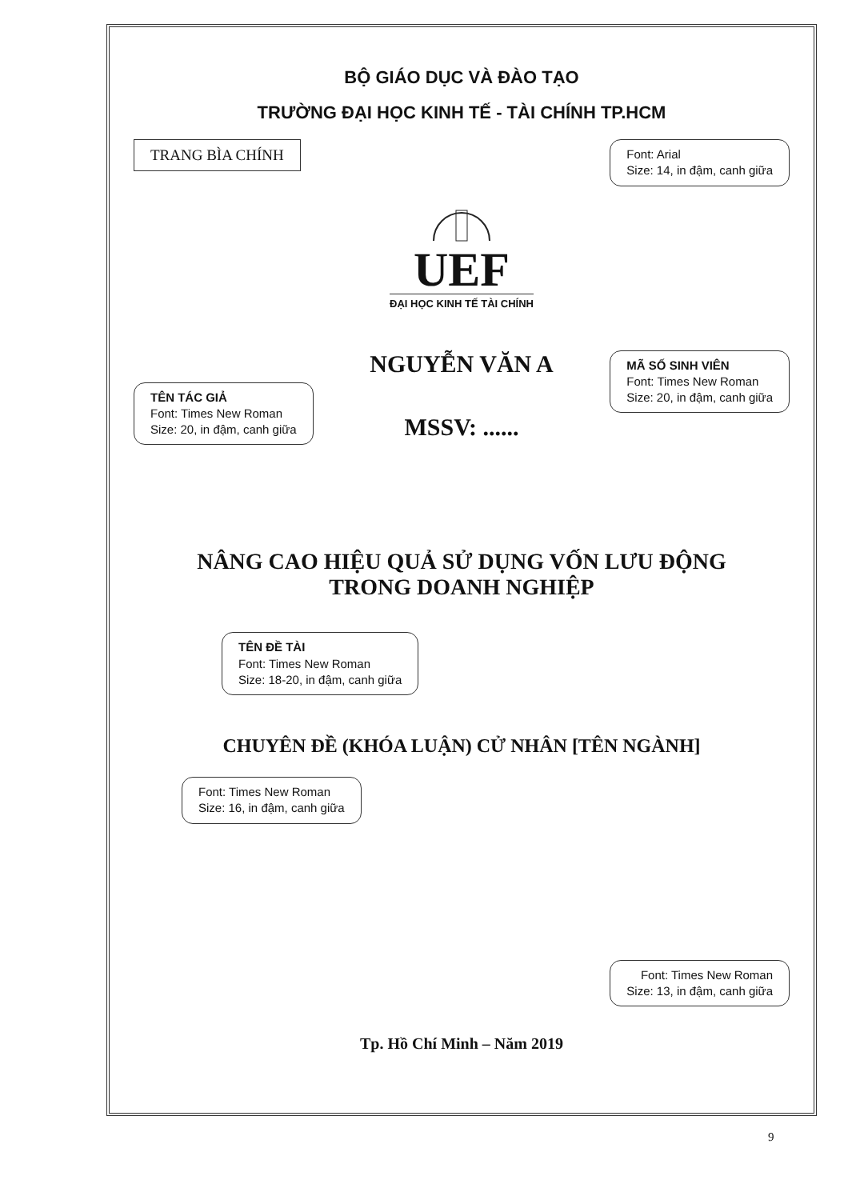BỘ GIÁO DỤC VÀ ĐÀO TẠO
TRƯỜNG ĐẠI HỌC KINH TẾ - TÀI CHÍNH TP.HCM
TRANG BÌA CHÍNH
Font: Arial
Size: 14, in đậm, canh giữa
UEF
ĐẠI HỌC KINH TẾ TÀI CHÍNH
TÊN TÁC GIẢ
Font: Times New Roman
Size: 20, in đậm, canh giữa
NGUYỄN VĂN A
MSSV: ......
MÃ SỐ SINH VIÊN
Font: Times New Roman
Size: 20, in đậm, canh giữa
NÂNG CAO HIỆU QUẢ SỬ DỤNG VỐN LƯU ĐỘNG
TRONG DOANH NGHIỆP
TÊN ĐỀ TÀI
Font: Times New Roman
Size: 18-20, in đậm, canh giữa
CHUYÊN ĐỀ (KHÓA LUẬN) CỬ NHÂN [TÊN NGÀNH]
Font: Times New Roman
Size: 16, in đậm, canh giữa
Font: Times New Roman
Size: 13, in đậm, canh giữa
Tp. Hồ Chí Minh – Năm 2019
9